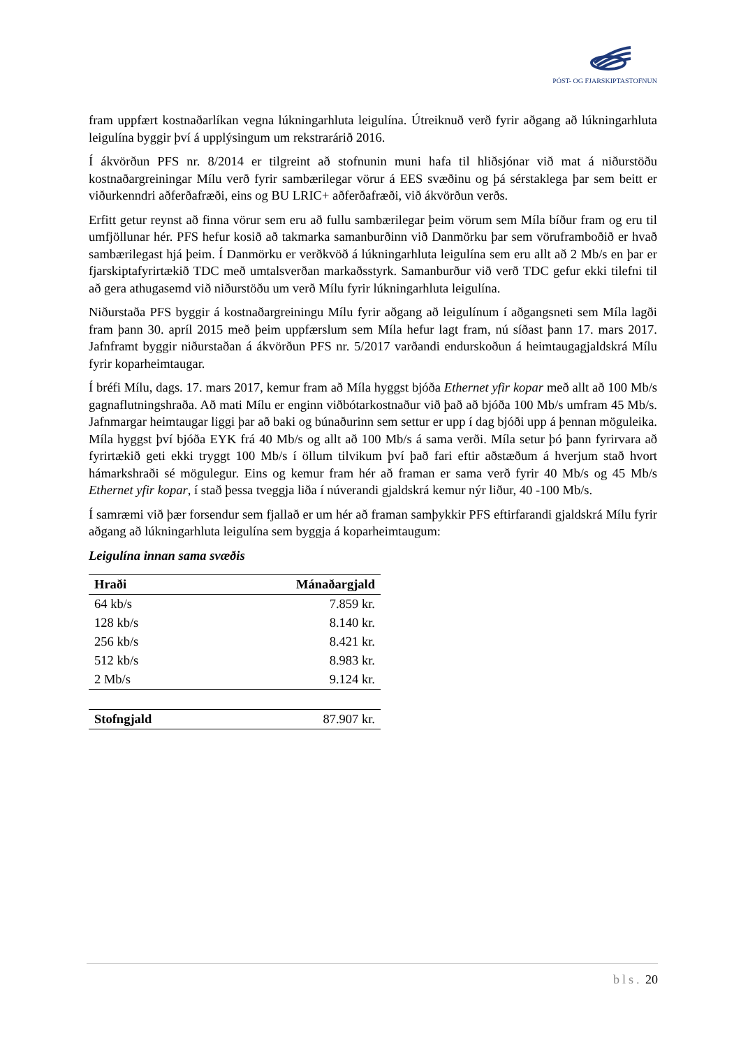PÓST- OG FJARSKIPTASTOFNUN
fram uppfært kostnaðarlíkan vegna lúkningarhluta leigulína. Útreiknuð verð fyrir aðgang að lúkningarhluta leigulína byggir því á upplýsingum um rekstrarárið 2016.
Í ákvörðun PFS nr. 8/2014 er tilgreint að stofnunin muni hafa til hliðsjónar við mat á niðurstöðu kostnaðargreiningar Mílu verð fyrir sambærilegar vörur á EES svæðinu og þá sérstaklega þar sem beitt er viðurkenndri aðferðafræði, eins og BU LRIC+ aðferðafræði, við ákvörðun verðs.
Erfitt getur reynst að finna vörur sem eru að fullu sambærilegar þeim vörum sem Míla bíður fram og eru til umfjöllunar hér. PFS hefur kosið að takmarka samanburðinn við Danmörku þar sem vöruframboðið er hvað sambærilegast hjá þeim. Í Danmörku er verðkvöð á lúkningarhluta leigulína sem eru allt að 2 Mb/s en þar er fjarskiptafyrirtækið TDC með umtalsverðan markaðsstyrk. Samanburður við verð TDC gefur ekki tilefni til að gera athugasemd við niðurstöðu um verð Mílu fyrir lúkningarhluta leigulína.
Niðurstaða PFS byggir á kostnaðargreiningu Mílu fyrir aðgang að leigulínum í aðgangsneti sem Míla lagði fram þann 30. apríl 2015 með þeim uppfærslum sem Míla hefur lagt fram, nú síðast þann 17. mars 2017. Jafnframt byggir niðurstaðan á ákvörðun PFS nr. 5/2017 varðandi endurskoðun á heimtaugagjaldskrá Mílu fyrir koparheimtaugar.
Í bréfi Mílu, dags. 17. mars 2017, kemur fram að Míla hyggst bjóða Ethernet yfir kopar með allt að 100 Mb/s gagnaflutningshraða. Að mati Mílu er enginn viðbótarkostnaður við það að bjóða 100 Mb/s umfram 45 Mb/s. Jafnmargar heimtaugar liggi þar að baki og búnaðurinn sem settur er upp í dag bjóði upp á þennan möguleika. Míla hyggst því bjóða EYK frá 40 Mb/s og allt að 100 Mb/s á sama verði. Míla setur þó þann fyrirvara að fyrirtækið geti ekki tryggt 100 Mb/s í öllum tilvikum því það fari eftir aðstæðum á hverjum stað hvort hámarkshraði sé mögulegur. Eins og kemur fram hér að framan er sama verð fyrir 40 Mb/s og 45 Mb/s Ethernet yfir kopar, í stað þessa tveggja liða í núverandi gjaldskrá kemur nýr liður, 40 -100 Mb/s.
Í samræmi við þær forsendur sem fjallað er um hér að framan samþykkir PFS eftirfarandi gjaldskrá Mílu fyrir aðgang að lúkningarhluta leigulína sem byggja á koparheimtaugum:
Leigulína innan sama svæðis
| Hraði | Mánaðargjald |
| --- | --- |
| 64 kb/s | 7.859 kr. |
| 128 kb/s | 8.140 kr. |
| 256 kb/s | 8.421 kr. |
| 512 kb/s | 8.983 kr. |
| 2 Mb/s | 9.124 kr. |
| Stofngjald | 87.907 kr. |
bls. 20